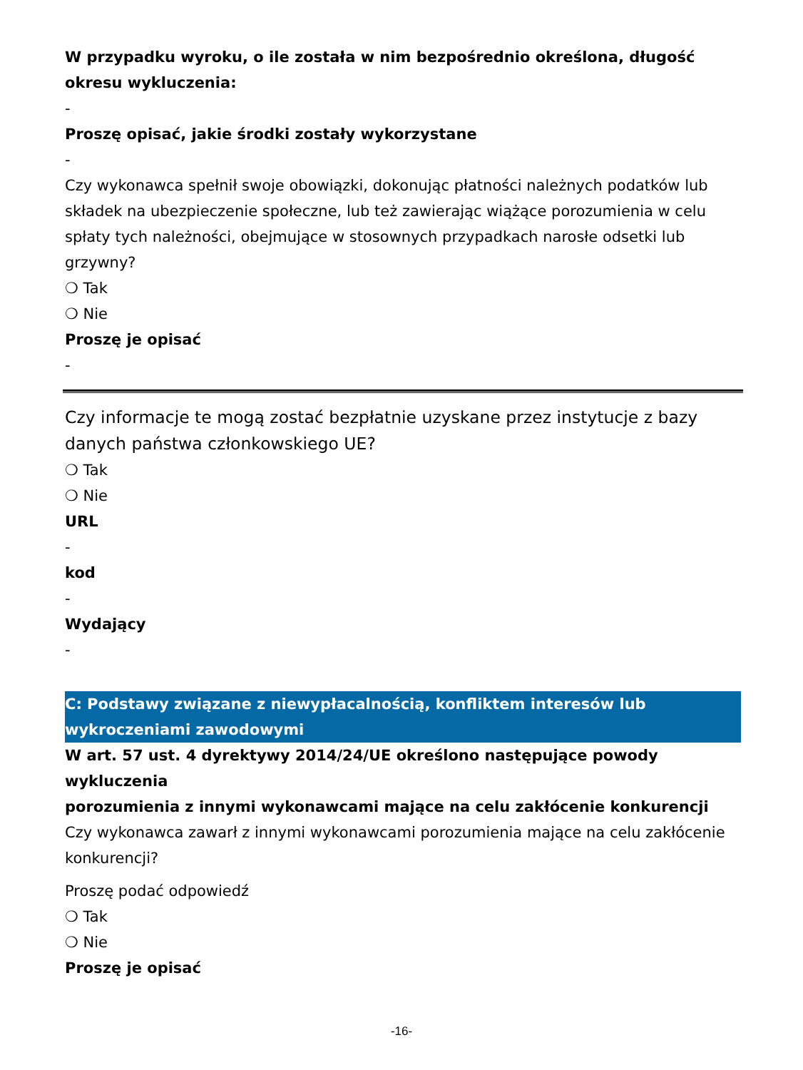W przypadku wyroku, o ile została w nim bezpośrednio określona, długość okresu wykluczenia:
-
Proszę opisać, jakie środki zostały wykorzystane
-
Czy wykonawca spełnił swoje obowiązki, dokonując płatności należnych podatków lub składek na ubezpieczenie społeczne, lub też zawierając wiążące porozumienia w celu spłaty tych należności, obejmujące w stosownych przypadkach narosłe odsetki lub grzywny?
❍ Tak
❍ Nie
Proszę je opisać
-
Czy informacje te mogą zostać bezpłatnie uzyskane przez instytucje z bazy danych państwa członkowskiego UE?
❍ Tak
❍ Nie
URL
-
kod
-
Wydający
-
C: Podstawy związane z niewypłacalnością, konfliktem interesów lub wykroczeniami zawodowymi
W art. 57 ust. 4 dyrektywy 2014/24/UE określono następujące powody wykluczenia
porozumienia z innymi wykonawcami mające na celu zakłócenie konkurencji
Czy wykonawca zawarł z innymi wykonawcami porozumienia mające na celu zakłócenie konkurencji?
Proszę podać odpowiedź
❍ Tak
❍ Nie
Proszę je opisać
-16-